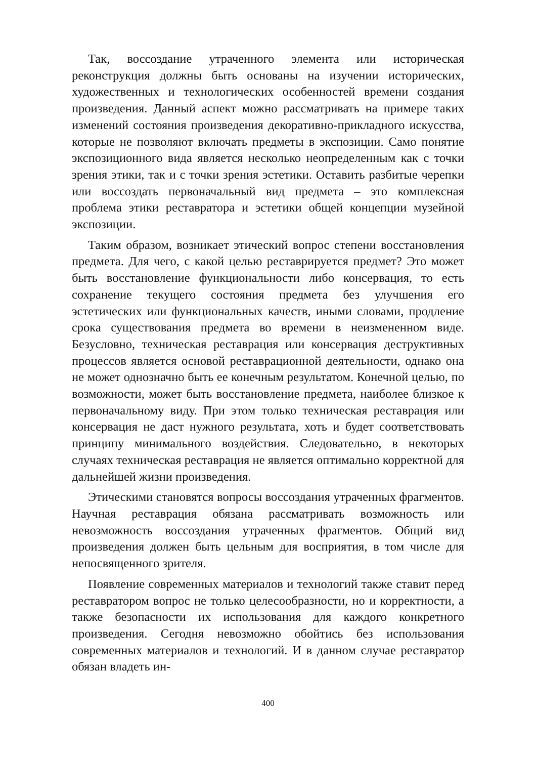Так, воссоздание утраченного элемента или историческая реконструкция должны быть основаны на изучении исторических, художественных и технологических особенностей времени создания произведения. Данный аспект можно рассматривать на примере таких изменений состояния произведения декоративно-прикладного искусства, которые не позволяют включать предметы в экспозиции. Само понятие экспозиционного вида является несколько неопределенным как с точки зрения этики, так и с точки зрения эстетики. Оставить разбитые черепки или воссоздать первоначальный вид предмета – это комплексная проблема этики реставратора и эстетики общей концепции музейной экспозиции.
Таким образом, возникает этический вопрос степени восстановления предмета. Для чего, с какой целью реставрируется предмет? Это может быть восстановление функциональности либо консервация, то есть сохранение текущего состояния предмета без улучшения его эстетических или функциональных качеств, иными словами, продление срока существования предмета во времени в неизмененном виде. Безусловно, техническая реставрация или консервация деструктивных процессов является основой реставрационной деятельности, однако она не может однозначно быть ее конечным результатом. Конечной целью, по возможности, может быть восстановление предмета, наиболее близкое к первоначальному виду. При этом только техническая реставрация или консервация не даст нужного результата, хоть и будет соответствовать принципу минимального воздействия. Следовательно, в некоторых случаях техническая реставрация не является оптимально корректной для дальнейшей жизни произведения.
Этическими становятся вопросы воссоздания утраченных фрагментов. Научная реставрация обязана рассматривать возможность или невозможность воссоздания утраченных фрагментов. Общий вид произведения должен быть цельным для восприятия, в том числе для непосвященного зрителя.
Появление современных материалов и технологий также ставит перед реставратором вопрос не только целесообразности, но и корректности, а также безопасности их использования для каждого конкретного произведения. Сегодня невозможно обойтись без использования современных материалов и технологий. И в данном случае реставратор обязан владеть ин-
400